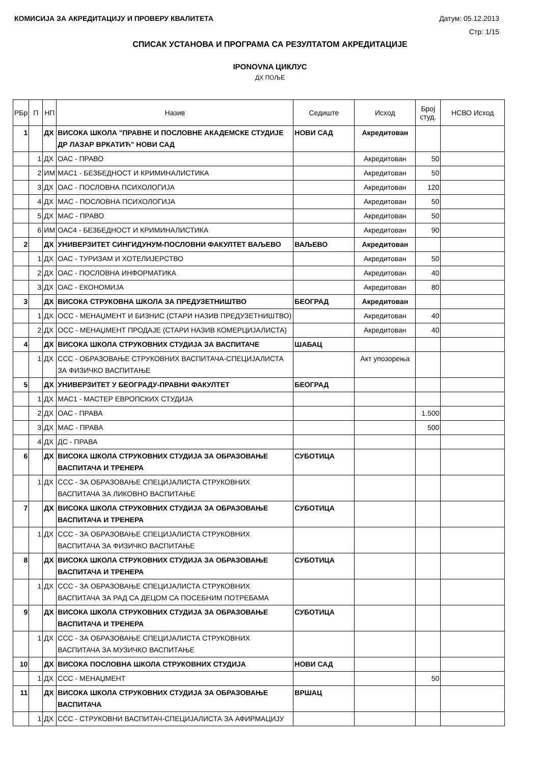КОМИСИЈА ЗА АКРЕДИТАЦИЈУ И ПРОВЕРУ КВАЛИТЕТА Датум: 05.12.2013
Стр: 1/15
СПИСАК УСТАНОВА И ПРОГРАМА СА РЕЗУЛТАТОМ АКРЕДИТАЦИЈЕ
IPONOVNA ЦИКЛУС
ДХ ПОЉЕ
| РБр | П | НП | Назив | Седиште | Исход | Број студ. | НСВО Исход |
| --- | --- | --- | --- | --- | --- | --- | --- |
| 1 | | ДХ | ВИСОКА ШКОЛА "ПРАВНЕ И ПОСЛОВНЕ АКАДЕМСКЕ СТУДИЈЕ ДР ЛАЗАР ВРКАТИЋ" НОВИ САД | НОВИ САД | Акредитован | | |
| | 1 | ДХ | ОАС - ПРАВО | | Акредитован | 50 | |
| | 2 | ИМ | МАС1 - БЕЗБЕДНОСТ И КРИМИНАЛИСТИКА | | Акредитован | 50 | |
| | 3 | ДХ | ОАС - ПОСЛОВНА ПСИХОЛОГИЈА | | Акредитован | 120 | |
| | 4 | ДХ | МАС - ПОСЛОВНА ПСИХОЛОГИЈА | | Акредитован | 50 | |
| | 5 | ДХ | МАС - ПРАВО | | Акредитован | 50 | |
| | 6 | ИМ | ОАС4 - БЕЗБЕДНОСТ И КРИМИНАЛИСТИКА | | Акредитован | 90 | |
| 2 | | ДХ | УНИВЕРЗИТЕТ СИНГИДУНУМ-ПОСЛОВНИ ФАКУЛТЕТ ВАЉЕВО | ВАЉЕВО | Акредитован | | |
| | 1 | ДХ | ОАС - ТУРИЗАМ И ХОТЕЛИЈЕРСТВО | | Акредитован | 50 | |
| | 2 | ДХ | ОАС - ПОСЛОВНА ИНФОРМАТИКА | | Акредитован | 40 | |
| | 3 | ДХ | ОАС - ЕКОНОМИЈА | | Акредитован | 80 | |
| 3 | | ДХ | ВИСОКА СТРУКОВНА ШКОЛА ЗА ПРЕДУЗЕТНИШТВО | БЕОГРАД | Акредитован | | |
| | 1 | ДХ | ОСС - МЕНАЏМЕНТ И БИЗНИС (СТАРИ НАЗИВ ПРЕДУЗЕТНИШТВО) | | Акредитован | 40 | |
| | 2 | ДХ | ОСС - МЕНАЏМЕНТ ПРОДАЈЕ (СТАРИ НАЗИВ КОМЕРЦИЈАЛИСТА) | | Акредитован | 40 | |
| 4 | | ДХ | ВИСОКА ШКОЛА СТРУКОВНИХ СТУДИЈА ЗА ВАСПИТАЧЕ | ШАБАЦ | | | |
| | 1 | ДХ | ССС - ОБРАЗОВАЊЕ СТРУКОВНИХ ВАСПИТАЧА-СПЕЦИЈАЛИСТА ЗА ФИЗИЧКО ВАСПИТАЊЕ | | Акт упозорења | | |
| 5 | | ДХ | УНИВЕРЗИТЕТ У БЕОГРАДУ-ПРАВНИ ФАКУЛТЕТ | БЕОГРАД | | | |
| | 1 | ДХ | МАС1 - МАСТЕР ЕВРОПСКИХ СТУДИЈА | | | | |
| | 2 | ДХ | ОАС - ПРАВА | | | 1.500 | |
| | 3 | ДХ | МАС - ПРАВА | | | 500 | |
| | 4 | ДХ | ДС - ПРАВА | | | | |
| 6 | | ДХ | ВИСОКА ШКОЛА СТРУКОВНИХ СТУДИЈА ЗА ОБРАЗОВАЊЕ ВАСПИТАЧА И ТРЕНЕРА | СУБОТИЦА | | | |
| | 1 | ДХ | ССС - ЗА ОБРАЗОВАЊЕ СПЕЦИЈАЛИСТА СТРУКОВНИХ ВАСПИТАЧА ЗА ЛИКОВНО ВАСПИТАЊЕ | | | | |
| 7 | | ДХ | ВИСОКА ШКОЛА СТРУКОВНИХ СТУДИЈА ЗА ОБРАЗОВАЊЕ ВАСПИТАЧА И ТРЕНЕРА | СУБОТИЦА | | | |
| | 1 | ДХ | ССС - ЗА ОБРАЗОВАЊЕ СПЕЦИЈАЛИСТА СТРУКОВНИХ ВАСПИТАЧА ЗА ФИЗИЧКО ВАСПИТАЊЕ | | | | |
| 8 | | ДХ | ВИСОКА ШКОЛА СТРУКОВНИХ СТУДИЈА ЗА ОБРАЗОВАЊЕ ВАСПИТАЧА И ТРЕНЕРА | СУБОТИЦА | | | |
| | 1 | ДХ | ССС - ЗА ОБРАЗОВАЊЕ СПЕЦИЈАЛИСТА СТРУКОВНИХ ВАСПИТАЧА ЗА РАД СА ДЕЦОМ СА ПОСЕБНИМ ПОТРЕБАМА | | | | |
| 9 | | ДХ | ВИСОКА ШКОЛА СТРУКОВНИХ СТУДИЈА ЗА ОБРАЗОВАЊЕ ВАСПИТАЧА И ТРЕНЕРА | СУБОТИЦА | | | |
| | 1 | ДХ | ССС - ЗА ОБРАЗОВАЊЕ СПЕЦИЈАЛИСТА СТРУКОВНИХ ВАСПИТАЧА ЗА МУЗИЧКО ВАСПИТАЊЕ | | | | |
| 10 | | ДХ | ВИСОКА ПОСЛОВНА ШКОЛА СТРУКОВНИХ СТУДИЈА | НОВИ САД | | | |
| | 1 | ДХ | ССС - МЕНАЏМЕНТ | | | 50 | |
| 11 | | ДХ | ВИСОКА ШКОЛА СТРУКОВНИХ СТУДИЈА ЗА ОБРАЗОВАЊЕ ВАСПИТАЧА | ВРШАЦ | | | |
| | 1 | ДХ | ССС - СТРУКОВНИ ВАСПИТАЧ-СПЕЦИЈАЛИСТА ЗА АФИРМАЦИЈУ | | | | |